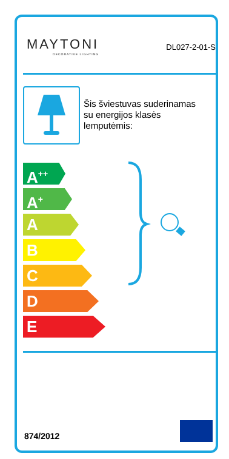MAYTONI
DECORATIVE LIGHTING
DL027-2-01-S
Šis šviestuvas suderinamas
su energijos klasės
lemputėmis:
A<sup>++</sup>
A<sup>+</sup>
A
B
C
D
E
874/2012